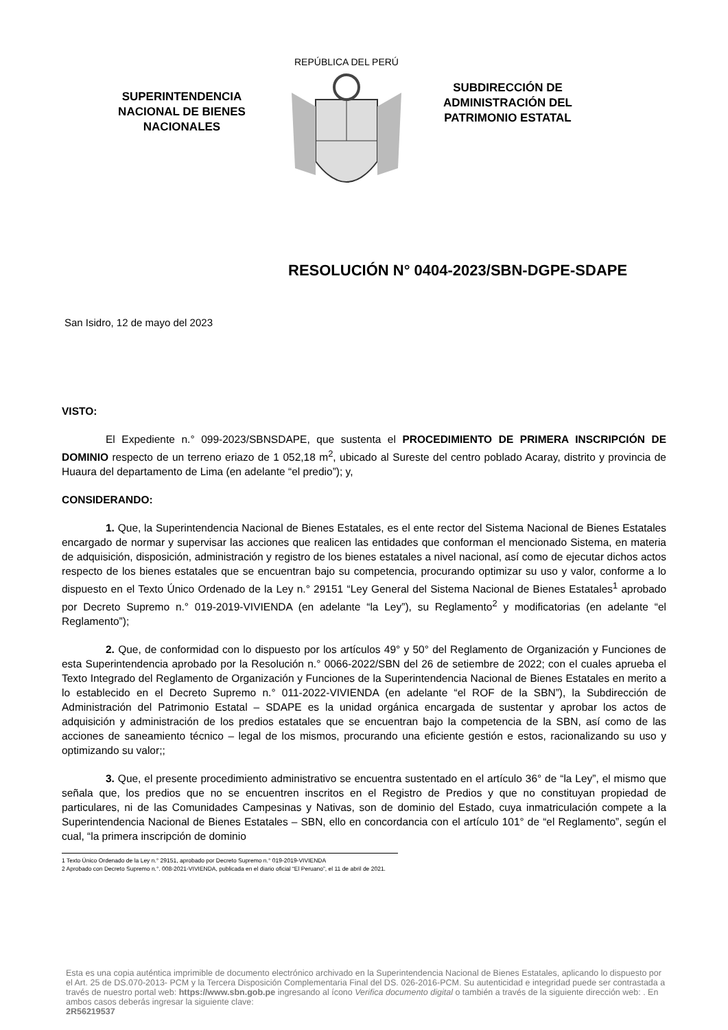SUPERINTENDENCIA NACIONAL DE BIENES NACIONALES
REPÚBLICA DEL PERÚ
SUBDIRECCIÓN DE ADMINISTRACIÓN DEL PATRIMONIO ESTATAL
RESOLUCIÓN N° 0404-2023/SBN-DGPE-SDAPE
San Isidro, 12 de mayo del 2023
VISTO:
El Expediente n.° 099-2023/SBNSDAPE, que sustenta el PROCEDIMIENTO DE PRIMERA INSCRIPCIÓN DE DOMINIO respecto de un terreno eriazo de 1 052,18 m<sup>2</sup>, ubicado al Sureste del centro poblado Acaray, distrito y provincia de Huaura del departamento de Lima (en adelante “el predio”); y,
CONSIDERANDO:
1. Que, la Superintendencia Nacional de Bienes Estatales, es el ente rector del Sistema Nacional de Bienes Estatales encargado de normar y supervisar las acciones que realicen las entidades que conforman el mencionado Sistema, en materia de adquisición, disposición, administración y registro de los bienes estatales a nivel nacional, así como de ejecutar dichos actos respecto de los bienes estatales que se encuentran bajo su competencia, procurando optimizar su uso y valor, conforme a lo dispuesto en el Texto Único Ordenado de la Ley n.° 29151 “Ley General del Sistema Nacional de Bienes Estatales<sup>1</sup> aprobado por Decreto Supremo n.° 019-2019-VIVIENDA (en adelante “la Ley”), su Reglamento<sup>2</sup> y modificatorias (en adelante “el Reglamento”);
2. Que, de conformidad con lo dispuesto por los artículos 49° y 50° del Reglamento de Organización y Funciones de esta Superintendencia aprobado por la Resolución n.° 0066-2022/SBN del 26 de setiembre de 2022; con el cuales aprueba el Texto Integrado del Reglamento de Organización y Funciones de la Superintendencia Nacional de Bienes Estatales en merito a lo establecido en el Decreto Supremo n.° 011-2022-VIVIENDA (en adelante “el ROF de la SBN”), la Subdirección de Administración del Patrimonio Estatal – SDAPE es la unidad orgánica encargada de sustentar y aprobar los actos de adquisición y administración de los predios estatales que se encuentran bajo la competencia de la SBN, así como de las acciones de saneamiento técnico – legal de los mismos, procurando una eficiente gestión e estos, racionalizando su uso y optimizando su valor;;
3. Que, el presente procedimiento administrativo se encuentra sustentado en el artículo 36° de “la Ley”, el mismo que señala que, los predios que no se encuentren inscritos en el Registro de Predios y que no constituyan propiedad de particulares, ni de las Comunidades Campesinas y Nativas, son de dominio del Estado, cuya inmatriculación compete a la Superintendencia Nacional de Bienes Estatales – SBN, ello en concordancia con el artículo 101° de “el Reglamento”, según el cual, “la primera inscripción de dominio
1 Texto Único Ordenado de la Ley n.° 29151, aprobado por Decreto Supremo n.° 019-2019-VIVIENDA
2 Aprobado con Decreto Supremo n.°. 008-2021-VIVIENDA, publicada en el diario oficial “El Peruano”, el 11 de abril de 2021.
Esta es una copia auténtica imprimible de documento electrónico archivado en la Superintendencia Nacional de Bienes Estatales, aplicando lo dispuesto por el Art. 25 de DS.070-2013- PCM y la Tercera Disposición Complementaria Final del DS. 026-2016-PCM. Su autenticidad e integridad puede ser contrastada a través de nuestro portal web: https://www.sbn.gob.pe ingresando al ícono Verifica documento digital o también a través de la siguiente dirección web: . En ambos casos deberás ingresar la siguiente clave:
2R56219537